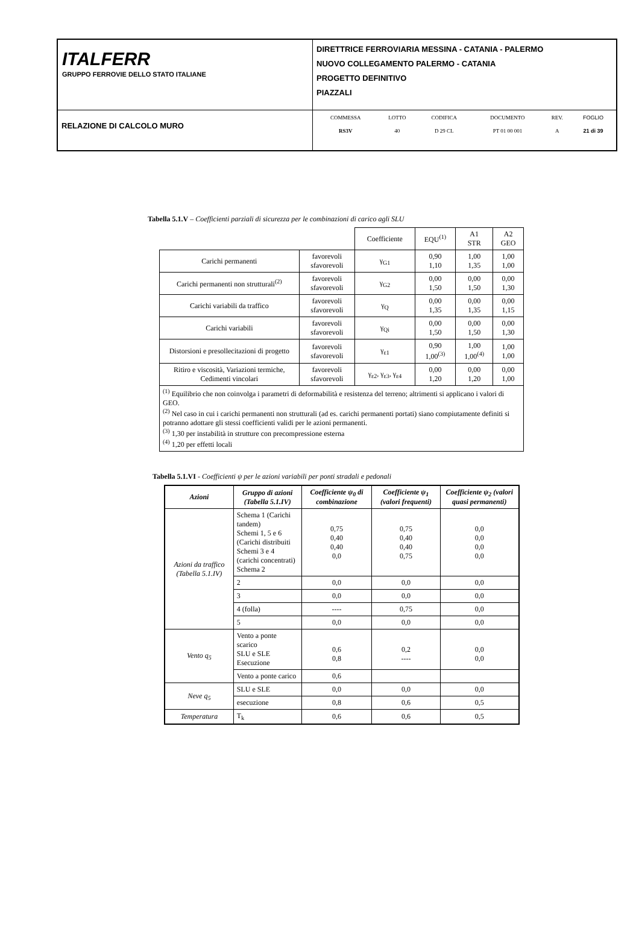| ITALFERR GRUPPO FERROVIE DELLO STATO ITALIANE | DIRETTRICE FERROVIARIA MESSINA - CATANIA - PALERMO NUOVO COLLEGAMENTO PALERMO - CATANIA PROGETTO DEFINITIVO PIAZZALI |
| RELAZIONE DI CALCOLO MURO | / COMMESSA / LOTTO / CODIFICA / DOCUMENTO / REV. / FOGLIO / / RS3V / 40 / D 29 CL / PT 01 00 001 / A / 21 di 39 / |
Tabella 5.1.V – Coefficienti parziali di sicurezza per le combinazioni di carico agli SLU
| | | Coefficiente | EQU<sup>(1)</sup> | A1 STR | A2 GEO |
| Carichi permanenti | favorevoli sfavorevoli | γ<sub>G1</sub> | 0,90 1,10 | 1,00 1,35 | 1,00 1,00 |
| Carichi permanenti non strutturali<sup>(2)</sup> | favorevoli sfavorevoli | γ<sub>G2</sub> | 0,00 1,50 | 0,00 1,50 | 0,00 1,30 |
| Carichi variabili da traffico | favorevoli sfavorevoli | γ<sub>Q</sub> | 0,00 1,35 | 0,00 1,35 | 0,00 1,15 |
| Carichi variabili | favorevoli sfavorevoli | γ<sub>Qi</sub> | 0,00 1,50 | 0,00 1,50 | 0,00 1,30 |
| Distorsioni e presollecitazioni di progetto | favorevoli sfavorevoli | γ<sub>ε1</sub> | 0,90 1,00<sup>(3)</sup> | 1,00 1,00<sup>(4)</sup> | 1,00 1,00 |
| Ritiro e viscosità, Variazioni termiche, Cedimenti vincolari | favorevoli sfavorevoli | γ<sub>ε2</sub>, γ<sub>ε3</sub>, γ<sub>ε4</sub> | 0,00 1,20 | 0,00 1,20 | 0,00 1,00 |
| <sup>(1)</sup> Equilibrio che non coinvolga i parametri di deformabilità e resistenza del terreno; altrimenti si applicano i valori di GEO. <sup>(2)</sup> Nel caso in cui i carichi permanenti non strutturali (ad es. carichi permanenti portati) siano compiutamente definiti si potranno adottare gli stessi coefficienti validi per le azioni permanenti. <sup>(3)</sup> 1,30 per instabilità in strutture con precompressione esterna <sup>(4)</sup> 1,20 per effetti locali | | | | | |
Tabella 5.1.VI - Coefficienti ψ per le azioni variabili per ponti stradali e pedonali
| Azioni | Gruppo di azioni (Tabella 5.1.IV) | Coefficiente ψ<sub>0</sub> di combinazione | Coefficiente ψ<sub>1</sub> (valori frequenti) | Coefficiente ψ<sub>2</sub> (valori quasi permanenti) |
| --- | --- | --- | --- | --- |
| Azioni da traffico (Tabella 5.1.IV) | Schema 1 (Carichi tandem) Schemi 1, 5 e 6 (Carichi distribuiti Schemi 3 e 4 (carichi concentrati) Schema 2 | 0,75 0,40 0,40 0,0 | 0,75 0,40 0,40 0,75 | 0,0 0,0 0,0 0,0 |
| | 2 | 0,0 | 0,0 | 0,0 |
| | 3 | 0,0 | 0,0 | 0,0 |
| | 4 (folla) | ---- | 0,75 | 0,0 |
| | 5 | 0,0 | 0,0 | 0,0 |
| Vento q<sub>5</sub> | Vento a ponte scarico SLU e SLE Esecuzione | 0,6 0,8 | 0,2 ---- | 0,0 0,0 |
| | Vento a ponte carico | 0,6 | | |
| Neve q<sub>5</sub> | SLU e SLE | 0,0 | 0,0 | 0,0 |
| | esecuzione | 0,8 | 0,6 | 0,5 |
| Temperatura | T<sub>k</sub> | 0,6 | 0,6 | 0,5 |